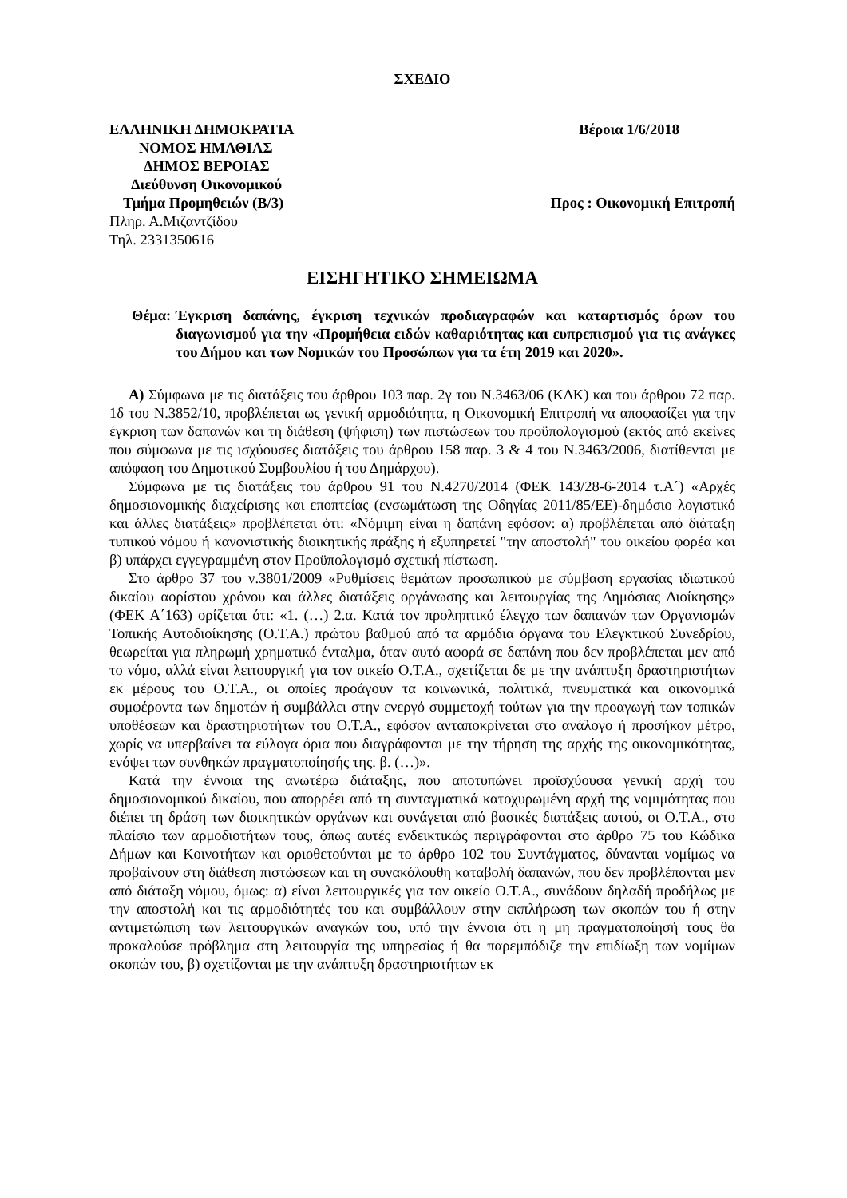ΣΧΕΔΙΟ
ΕΛΛΗΝΙΚΗ ΔΗΜΟΚΡΑΤΙΑ Βέροια 1/6/2018
ΝΟΜΟΣ ΗΜΑΘΙΑΣ
ΔΗΜΟΣ ΒΕΡΟΙΑΣ
Διεύθυνση Οικονομικού
Τμήμα Προμηθειών (Β/3) Προς : Οικονομική Επιτροπή
Πληρ. Α.Μιζαντζίδου
Τηλ. 2331350616
ΕΙΣΗΓΗΤΙΚΟ ΣΗΜΕΙΩΜΑ
Θέμα: Έγκριση δαπάνης, έγκριση τεχνικών προδιαγραφών και καταρτισμός όρων του διαγωνισμού για την «Προμήθεια ειδών καθαριότητας και ευπρεπισμού για τις ανάγκες του Δήμου και των Νομικών του Προσώπων για τα έτη 2019 και 2020».
Α) Σύμφωνα με τις διατάξεις του άρθρου 103 παρ. 2γ του Ν.3463/06 (ΚΔΚ) και του άρθρου 72 παρ. 1δ του Ν.3852/10, προβλέπεται ως γενική αρμοδιότητα, η Οικονομική Επιτροπή να αποφασίζει για την έγκριση των δαπανών και τη διάθεση (ψήφιση) των πιστώσεων του προϋπολογισμού (εκτός από εκείνες που σύμφωνα με τις ισχύουσες διατάξεις του άρθρου 158 παρ. 3 & 4 του Ν.3463/2006, διατίθενται με απόφαση του Δημοτικού Συμβουλίου ή του Δημάρχου).
Σύμφωνα με τις διατάξεις του άρθρου 91 του Ν.4270/2014 (ΦΕΚ 143/28-6-2014 τ.Α΄) «Αρχές δημοσιονομικής διαχείρισης και εποπτείας (ενσωμάτωση της Οδηγίας 2011/85/ΕΕ)-δημόσιο λογιστικό και άλλες διατάξεις» προβλέπεται ότι: «Νόμιμη είναι η δαπάνη εφόσον: α) προβλέπεται από διάταξη τυπικού νόμου ή κανονιστικής διοικητικής πράξης ή εξυπηρετεί "την αποστολή" του οικείου φορέα και β) υπάρχει εγγεγραμμένη στον Προϋπολογισμό σχετική πίστωση.
Στο άρθρο 37 του ν.3801/2009 «Ρυθμίσεις θεμάτων προσωπικού με σύμβαση εργασίας ιδιωτικού δικαίου αορίστου χρόνου και άλλες διατάξεις οργάνωσης και λειτουργίας της Δημόσιας Διοίκησης» (ΦΕΚ Α΄163) ορίζεται ότι: «1. (…) 2.α. Κατά τον προληπτικό έλεγχο των δαπανών των Οργανισμών Τοπικής Αυτοδιοίκησης (Ο.Τ.Α.) πρώτου βαθμού από τα αρμόδια όργανα του Ελεγκτικού Συνεδρίου, θεωρείται για πληρωμή χρηματικό ένταλμα, όταν αυτό αφορά σε δαπάνη που δεν προβλέπεται μεν από το νόμο, αλλά είναι λειτουργική για τον οικείο Ο.Τ.Α., σχετίζεται δε με την ανάπτυξη δραστηριοτήτων εκ μέρους του Ο.Τ.Α., οι οποίες προάγουν τα κοινωνικά, πολιτικά, πνευματικά και οικονομικά συμφέροντα των δημοτών ή συμβάλλει στην ενεργό συμμετοχή τούτων για την προαγωγή των τοπικών υποθέσεων και δραστηριοτήτων του Ο.Τ.Α., εφόσον ανταποκρίνεται στο ανάλογο ή προσήκον μέτρο, χωρίς να υπερβαίνει τα εύλογα όρια που διαγράφονται με την τήρηση της αρχής της οικονομικότητας, ενόψει των συνθηκών πραγματοποίησής της. β. (…)».
Κατά την έννοια της ανωτέρω διάταξης, που αποτυπώνει προϊσχύουσα γενική αρχή του δημοσιονομικού δικαίου, που απορρέει από τη συνταγματικά κατοχυρωμένη αρχή της νομιμότητας που διέπει τη δράση των διοικητικών οργάνων και συνάγεται από βασικές διατάξεις αυτού, οι Ο.Τ.Α., στο πλαίσιο των αρμοδιοτήτων τους, όπως αυτές ενδεικτικώς περιγράφονται στο άρθρο 75 του Κώδικα Δήμων και Κοινοτήτων και οριοθετούνται με το άρθρο 102 του Συντάγματος, δύνανται νομίμως να προβαίνουν στη διάθεση πιστώσεων και τη συνακόλουθη καταβολή δαπανών, που δεν προβλέπονται μεν από διάταξη νόμου, όμως: α) είναι λειτουργικές για τον οικείο Ο.Τ.Α., συνάδουν δηλαδή προδήλως με την αποστολή και τις αρμοδιότητές του και συμβάλλουν στην εκπλήρωση των σκοπών του ή στην αντιμετώπιση των λειτουργικών αναγκών του, υπό την έννοια ότι η μη πραγματοποίησή τους θα προκαλούσε πρόβλημα στη λειτουργία της υπηρεσίας ή θα παρεμπόδιζε την επιδίωξη των νομίμων σκοπών του, β) σχετίζονται με την ανάπτυξη δραστηριοτήτων εκ